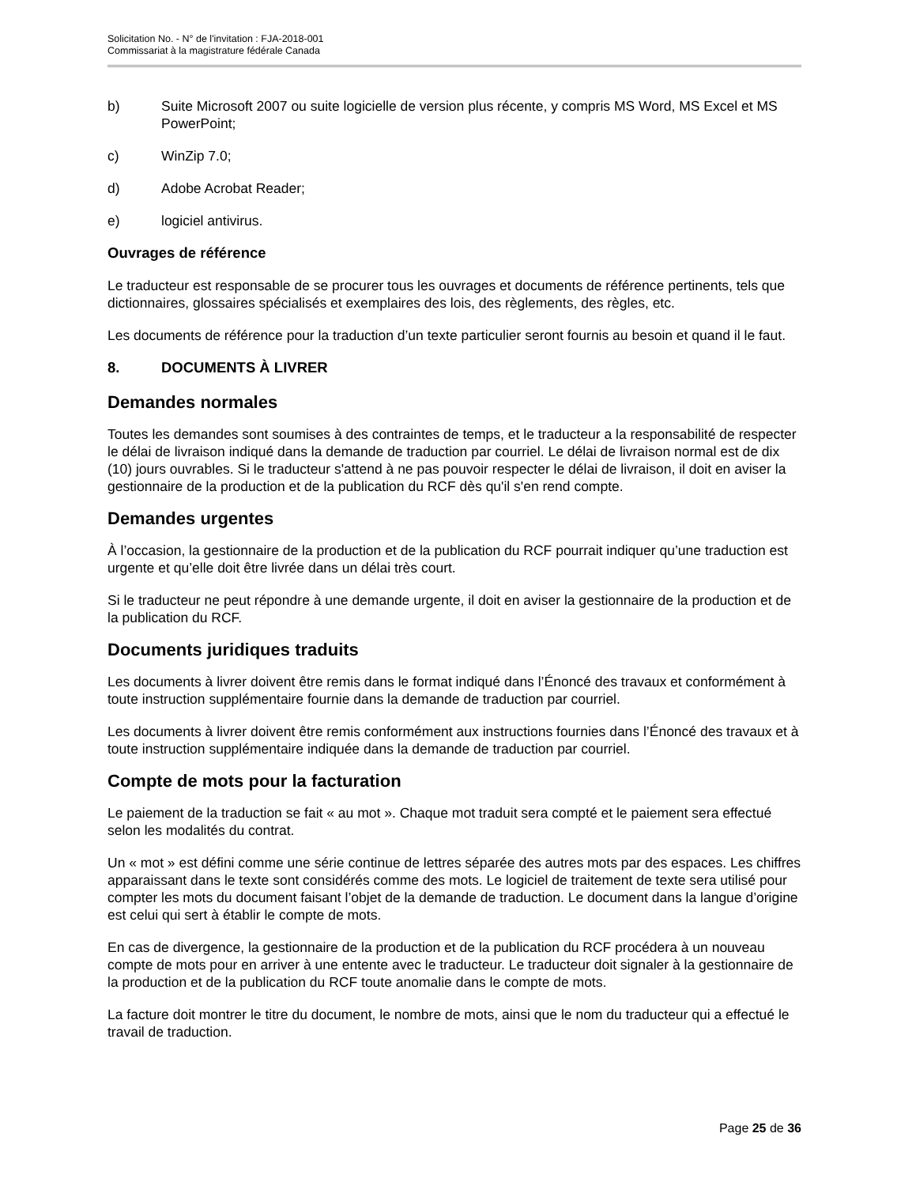Solicitation No. - N° de l'invitation : FJA-2018-001
Commissariat à la magistrature fédérale Canada
b) Suite Microsoft 2007 ou suite logicielle de version plus récente, y compris MS Word, MS Excel et MS PowerPoint;
c) WinZip 7.0;
d) Adobe Acrobat Reader;
e) logiciel antivirus.
Ouvrages de référence
Le traducteur est responsable de se procurer tous les ouvrages et documents de référence pertinents, tels que dictionnaires, glossaires spécialisés et exemplaires des lois, des règlements, des règles, etc.
Les documents de référence pour la traduction d’un texte particulier seront fournis au besoin et quand il le faut.
8. DOCUMENTS À LIVRER
Demandes normales
Toutes les demandes sont soumises à des contraintes de temps, et le traducteur a la responsabilité de respecter le délai de livraison indiqué dans la demande de traduction par courriel. Le délai de livraison normal est de dix (10) jours ouvrables. Si le traducteur s'attend à ne pas pouvoir respecter le délai de livraison, il doit en aviser la gestionnaire de la production et de la publication du RCF dès qu'il s'en rend compte.
Demandes urgentes
À l’occasion, la gestionnaire de la production et de la publication du RCF pourrait indiquer qu’une traduction est urgente et qu’elle doit être livrée dans un délai très court.
Si le traducteur ne peut répondre à une demande urgente, il doit en aviser la gestionnaire de la production et de la publication du RCF.
Documents juridiques traduits
Les documents à livrer doivent être remis dans le format indiqué dans l’Énoncé des travaux et conformément à toute instruction supplémentaire fournie dans la demande de traduction par courriel.
Les documents à livrer doivent être remis conformément aux instructions fournies dans l’Énoncé des travaux et à toute instruction supplémentaire indiquée dans la demande de traduction par courriel.
Compte de mots pour la facturation
Le paiement de la traduction se fait « au mot ». Chaque mot traduit sera compté et le paiement sera effectué selon les modalités du contrat.
Un « mot » est défini comme une série continue de lettres séparée des autres mots par des espaces. Les chiffres apparaissant dans le texte sont considérés comme des mots. Le logiciel de traitement de texte sera utilisé pour compter les mots du document faisant l’objet de la demande de traduction. Le document dans la langue d’origine est celui qui sert à établir le compte de mots.
En cas de divergence, la gestionnaire de la production et de la publication du RCF procédera à un nouveau compte de mots pour en arriver à une entente avec le traducteur. Le traducteur doit signaler à la gestionnaire de la production et de la publication du RCF toute anomalie dans le compte de mots.
La facture doit montrer le titre du document, le nombre de mots, ainsi que le nom du traducteur qui a effectué le travail de traduction.
Page 25 de 36